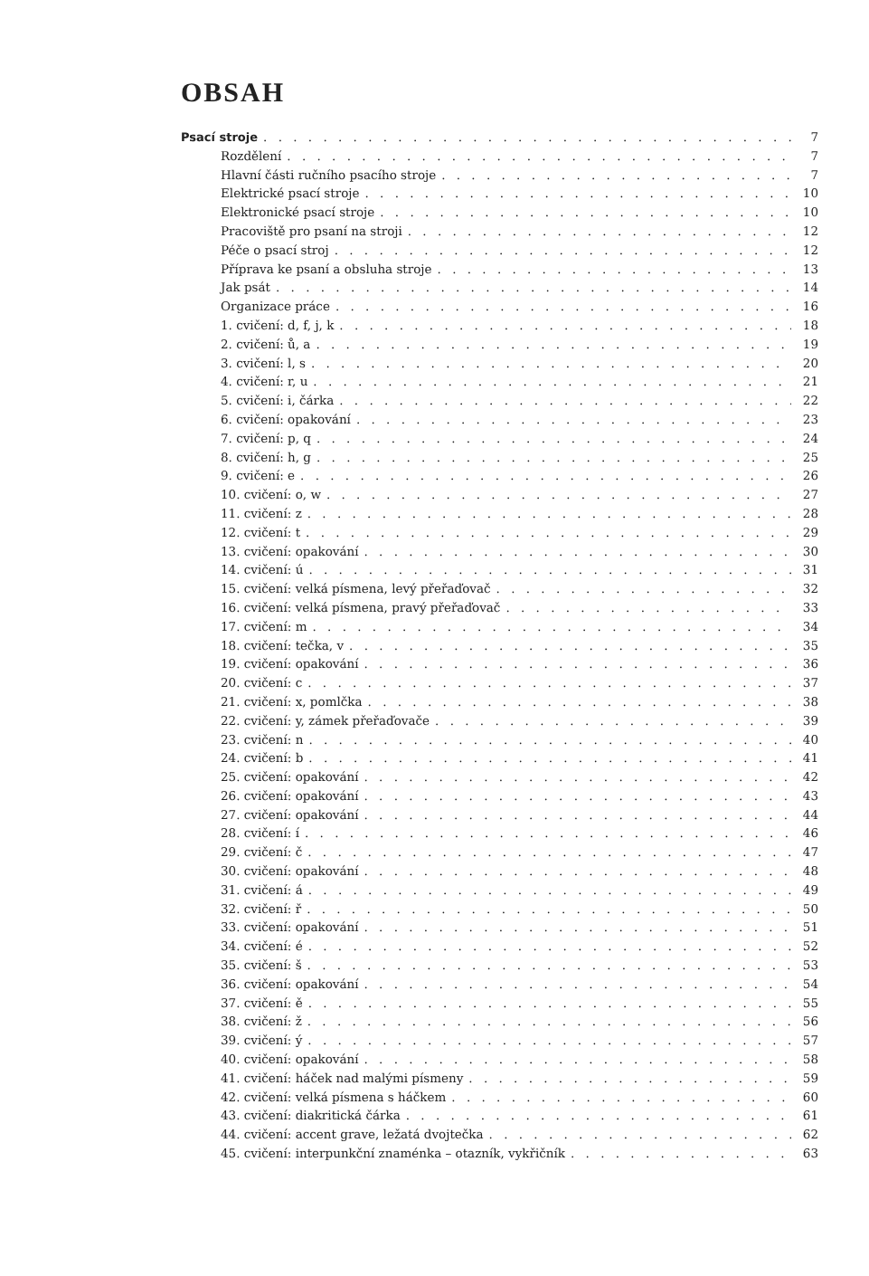OBSAH
Psací stroje 7
Rozdělení 7
Hlavní části ručního psacího stroje 7
Elektrické psací stroje 10
Elektronické psací stroje 10
Pracoviště pro psaní na stroji 12
Péče o psací stroj 12
Příprava ke psaní a obsluha stroje 13
Jak psát 14
Organizace práce 16
1. cvičení: d, f, j, k 18
2. cvičení: ů, a 19
3. cvičení: l, s 20
4. cvičení: r, u 21
5. cvičení: i, čárka 22
6. cvičení: opakování 23
7. cvičení: p, q 24
8. cvičení: h, g 25
9. cvičení: e 26
10. cvičení: o, w 27
11. cvičení: z 28
12. cvičení: t 29
13. cvičení: opakování 30
14. cvičení: ú 31
15. cvičení: velká písmena, levý přeřaďovač 32
16. cvičení: velká písmena, pravý přeřaďovač 33
17. cvičení: m 34
18. cvičení: tečka, v 35
19. cvičení: opakování 36
20. cvičení: c 37
21. cvičení: x, pomlčka 38
22. cvičení: y, zámek přeřaďovače 39
23. cvičení: n 40
24. cvičení: b 41
25. cvičení: opakování 42
26. cvičení: opakování 43
27. cvičení: opakování 44
28. cvičení: í 46
29. cvičení: č 47
30. cvičení: opakování 48
31. cvičení: á 49
32. cvičení: ř 50
33. cvičení: opakování 51
34. cvičení: é 52
35. cvičení: š 53
36. cvičení: opakování 54
37. cvičení: ě 55
38. cvičení: ž 56
39. cvičení: ý 57
40. cvičení: opakování 58
41. cvičení: háček nad malými písmeny 59
42. cvičení: velká písmena s háčkem 60
43. cvičení: diakritická čárka 61
44. cvičení: accent grave, ležatá dvojtečka 62
45. cvičení: interpunkční znaménka – otazník, vykřičník 63